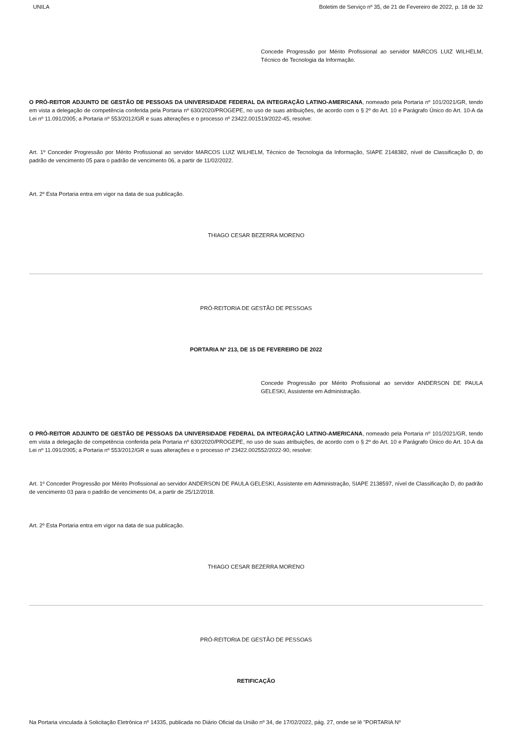UNILA Boletim de Serviço nº 35, de 21 de Fevereiro de 2022, p. 18 de 32
Concede Progressão por Mérito Profissional ao servidor MARCOS LUIZ WILHELM, Técnico de Tecnologia da Informação.
O PRÓ-REITOR ADJUNTO DE GESTÃO DE PESSOAS DA UNIVERSIDADE FEDERAL DA INTEGRAÇÃO LATINO-AMERICANA, nomeado pela Portaria nº 101/2021/GR, tendo em vista a delegação de competência conferida pela Portaria nº 630/2020/PROGEPE, no uso de suas atribuições, de acordo com o § 2º do Art. 10 e Parágrafo Único do Art. 10-A da Lei nº 11.091/2005; a Portaria nº 553/2012/GR e suas alterações e o processo nº 23422.001519/2022-45, resolve:
Art. 1º Conceder Progressão por Mérito Profissional ao servidor MARCOS LUIZ WILHELM, Técnico de Tecnologia da Informação, SIAPE 2148382, nível de Classificação D, do padrão de vencimento 05 para o padrão de vencimento 06, a partir de 11/02/2022.
Art. 2º Esta Portaria entra em vigor na data de sua publicação.
THIAGO CESAR BEZERRA MORENO
PRÓ-REITORIA DE GESTÃO DE PESSOAS
PORTARIA Nº 213, DE 15 DE FEVEREIRO DE 2022
Concede Progressão por Mérito Profissional ao servidor ANDERSON DE PAULA GELESKI, Assistente em Administração.
O PRÓ-REITOR ADJUNTO DE GESTÃO DE PESSOAS DA UNIVERSIDADE FEDERAL DA INTEGRAÇÃO LATINO-AMERICANA, nomeado pela Portaria nº 101/2021/GR, tendo em vista a delegação de competência conferida pela Portaria nº 630/2020/PROGEPE, no uso de suas atribuições, de acordo com o § 2º do Art. 10 e Parágrafo Único do Art. 10-A da Lei nº 11.091/2005; a Portaria nº 553/2012/GR e suas alterações e o processo nº 23422.002552/2022-90, resolve:
Art. 1º Conceder Progressão por Mérito Profissional ao servidor ANDERSON DE PAULA GELESKI, Assistente em Administração, SIAPE 2138597, nível de Classificação D, do padrão de vencimento 03 para o padrão de vencimento 04, a partir de 25/12/2018.
Art. 2º Esta Portaria entra em vigor na data de sua publicação.
THIAGO CESAR BEZERRA MORENO
PRÓ-REITORIA DE GESTÃO DE PESSOAS
RETIFICAÇÃO
Na Portaria vinculada à Solicitação Eletrônica nº 14335, publicada no Diário Oficial da União nº 34, de 17/02/2022, pág. 27, onde se lê "PORTARIA Nº